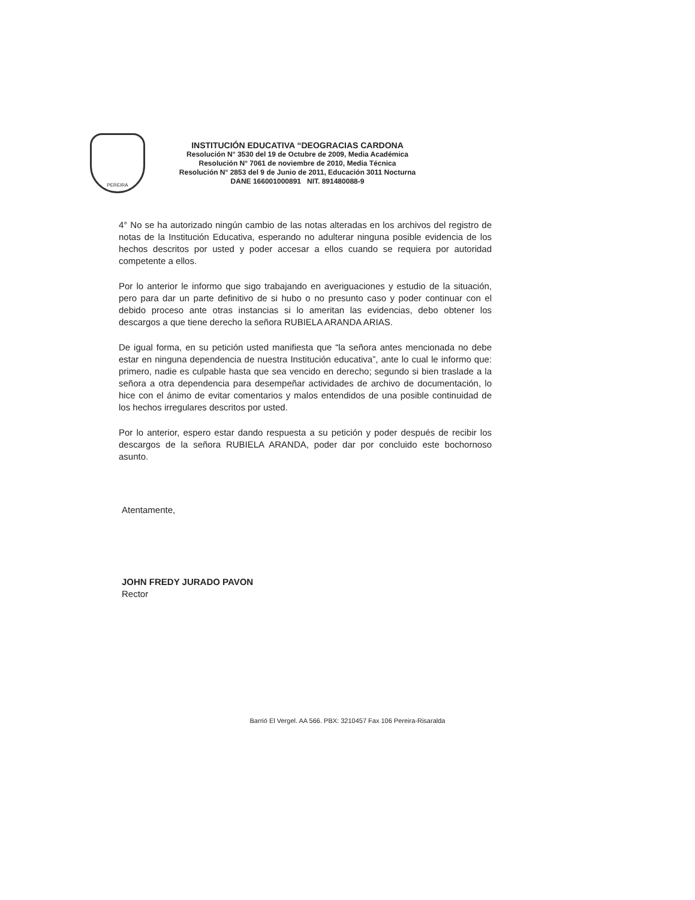PEREIRA
INSTITUCIÓN EDUCATIVA “DEOGRACIAS CARDONA
Resolución N° 3530 del 19 de Octubre de 2009, Media Académica
Resolución N° 7061 de noviembre de 2010, Media Técnica
Resolución N° 2853 del 9 de Junio de 2011, Educación 3011 Nocturna
DANE 166001000891 NIT. 891480088-9
4° No se ha autorizado ningún cambio de las notas alteradas en los archivos del registro de notas de la Institución Educativa, esperando no adulterar ninguna posible evidencia de los hechos descritos por usted y poder accesar a ellos cuando se requiera por autoridad competente a ellos.
Por lo anterior le informo que sigo trabajando en averiguaciones y estudio de la situación, pero para dar un parte definitivo de si hubo o no presunto caso y poder continuar con el debido proceso ante otras instancias si lo ameritan las evidencias, debo obtener los descargos a que tiene derecho la señora RUBIELA ARANDA ARIAS.
De igual forma, en su petición usted manifiesta que “la señora antes mencionada no debe estar en ninguna dependencia de nuestra Institución educativa”, ante lo cual le informo que: primero, nadie es culpable hasta que sea vencido en derecho; segundo si bien traslade a la señora a otra dependencia para desempeñar actividades de archivo de documentación, lo hice con el ánimo de evitar comentarios y malos entendidos de una posible continuidad de los hechos irregulares descritos por usted.
Por lo anterior, espero estar dando respuesta a su petición y poder después de recibir los descargos de la señora RUBIELA ARANDA, poder dar por concluido este bochornoso asunto.
Atentamente,
JOHN FREDY JURADO PAVON
Rector
Barrió El Vergel. AA 566. PBX: 3210457 Fax 106 Pereira-Risaralda